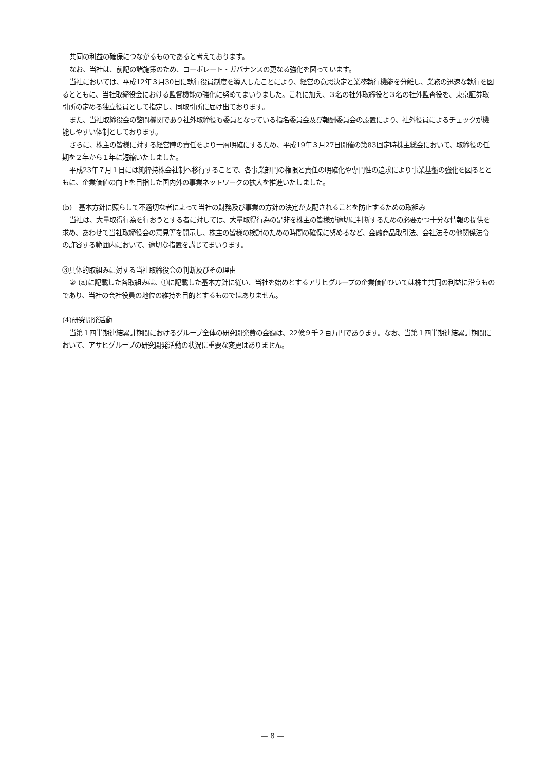共同の利益の確保につながるものであると考えております。
なお、当社は、前記の諸施策のため、コーポレート・ガバナンスの更なる強化を図っています。
当社においては、平成12年３月30日に執行役員制度を導入したことにより、経営の意思決定と業務執行機能を分離し、業務の迅速な執行を図るとともに、当社取締役会における監督機能の強化に努めてまいりました。これに加え、３名の社外取締役と３名の社外監査役を、東京証券取引所の定める独立役員として指定し、同取引所に届け出ております。
また、当社取締役会の諮問機関であり社外取締役も委員となっている指名委員会及び報酬委員会の設置により、社外役員によるチェックが機能しやすい体制としております。
さらに、株主の皆様に対する経営陣の責任をより一層明確にするため、平成19年３月27日開催の第83回定時株主総会において、取締役の任期を２年から１年に短縮いたしました。
平成23年７月１日には純粋持株会社制へ移行することで、各事業部門の権限と責任の明確化や専門性の追求により事業基盤の強化を図るとともに、企業価値の向上を目指した国内外の事業ネットワークの拡大を推進いたしました。
(b)　基本方針に照らして不適切な者によって当社の財務及び事業の方針の決定が支配されることを防止するための取組み
当社は、大量取得行為を行おうとする者に対しては、大量取得行為の是非を株主の皆様が適切に判断するための必要かつ十分な情報の提供を求め、あわせて当社取締役会の意見等を開示し、株主の皆様の検討のための時間の確保に努めるなど、金融商品取引法、会社法その他関係法令の許容する範囲内において、適切な措置を講じてまいります。
③具体的取組みに対する当社取締役会の判断及びその理由
② (a)に記載した各取組みは、①に記載した基本方針に従い、当社を始めとするアサヒグループの企業価値ひいては株主共同の利益に沿うものであり、当社の会社役員の地位の維持を目的とするものではありません。
(4)研究開発活動
当第１四半期連結累計期間におけるグループ全体の研究開発費の金額は、22億９千２百万円であります。なお、当第１四半期連結累計期間において、アサヒグループの研究開発活動の状況に重要な変更はありません。
— 8 —